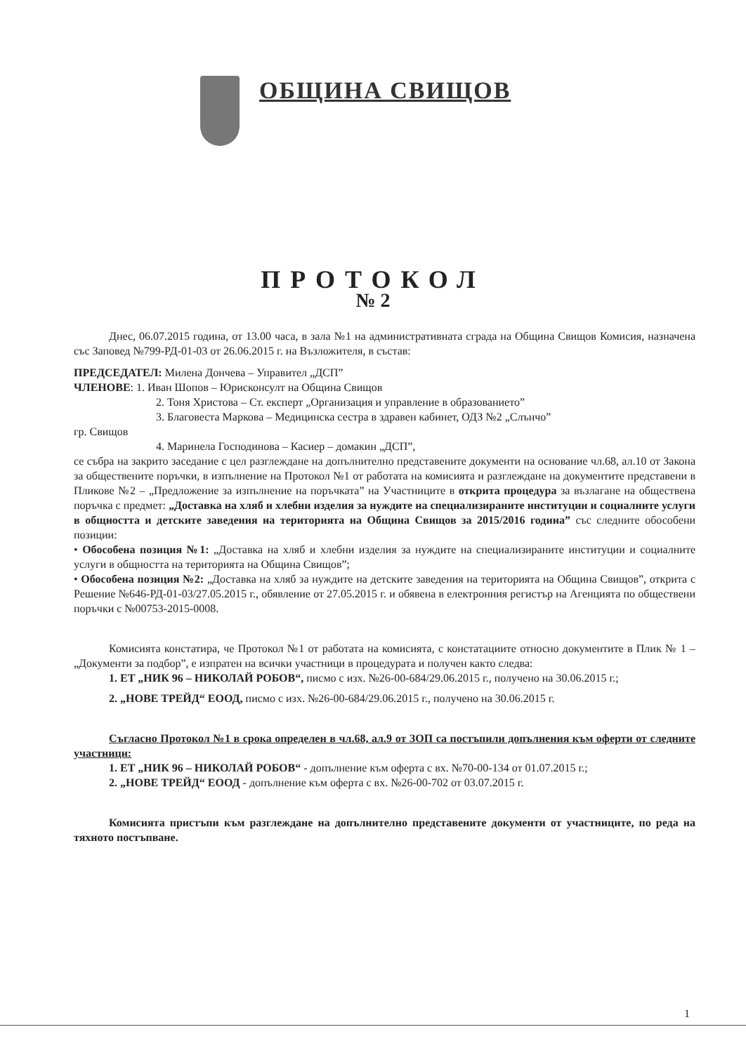ОБЩИНА СВИЩОВ
ПРОТОКОЛ
№ 2
Днес, 06.07.2015 година, от 13.00 часа, в зала №1 на административната сграда на Община Свищов Комисия, назначена със Заповед №799-РД-01-03 от 26.06.2015 г. на Възложителя, в състав:
ПРЕДСЕДАТЕЛ: Милена Дончева – Управител „ДСП”
ЧЛЕНОВЕ: 1. Иван Шопов – Юрисконсулт на Община Свищов
2. Тоня Христова – Ст. експерт „Организация и управление в образованието”
3. Благовеста Маркова – Медицинска сестра в здравен кабинет, ОДЗ №2 „Слънчо”
гр. Свищов
4. Маринела Господинова – Касиер – домакин „ДСП”,
се събра на закрито заседание с цел разглеждане на допълнително представените документи на основание чл.68, ал.10 от Закона за обществените поръчки, в изпълнение на Протокол №1 от работата на комисията и разглеждане на документите представени в Пликове №2 – „Предложение за изпълнение на поръчката” на Участниците в открита процедура за възлагане на обществена поръчка с предмет: „Доставка на хляб и хлебни изделия за нуждите на специализираните институции и социалните услуги в общността и детските заведения на територията на Община Свищов за 2015/2016 година” със следните обособени позиции:
• Обособена позиция №1: „Доставка на хляб и хлебни изделия за нуждите на специализираните институции и социалните услуги в общността на територията на Община Свищов”;
• Обособена позиция №2: „Доставка на хляб за нуждите на детските заведения на територията на Община Свищов”, открита с Решение №646-РД-01-03/27.05.2015 г., обявление от 27.05.2015 г. и обявена в електронния регистър на Агенцията по обществени поръчки с №00753-2015-0008.
Комисията констатира, че Протокол №1 от работата на комисията, с констатациите относно документите в Плик № 1 – „Документи за подбор”, е изпратен на всички участници в процедурата и получен както следва:
1. ЕТ „НИК 96 – НИКОЛАЙ РОБОВ“, писмо с изх. №26-00-684/29.06.2015 г., получено на 30.06.2015 г.;
2. „НОВЕ ТРЕЙД“ ЕООД, писмо с изх. №26-00-684/29.06.2015 г., получено на 30.06.2015 г.
Съгласно Протокол №1 в срока определен в чл.68, ал.9 от ЗОП са постъпили допълнения към оферти от следните участници:
1. ЕТ „НИК 96 – НИКОЛАЙ РОБОВ“ - допълнение към оферта с вх. №70-00-134 от 01.07.2015 г.;
2. „НОВЕ ТРЕЙД“ ЕООД - допълнение към оферта с вх. №26-00-702 от 03.07.2015 г.
Комисията пристъпи към разглеждане на допълнително представените документи от участниците, по реда на тяхното постъпване.
1